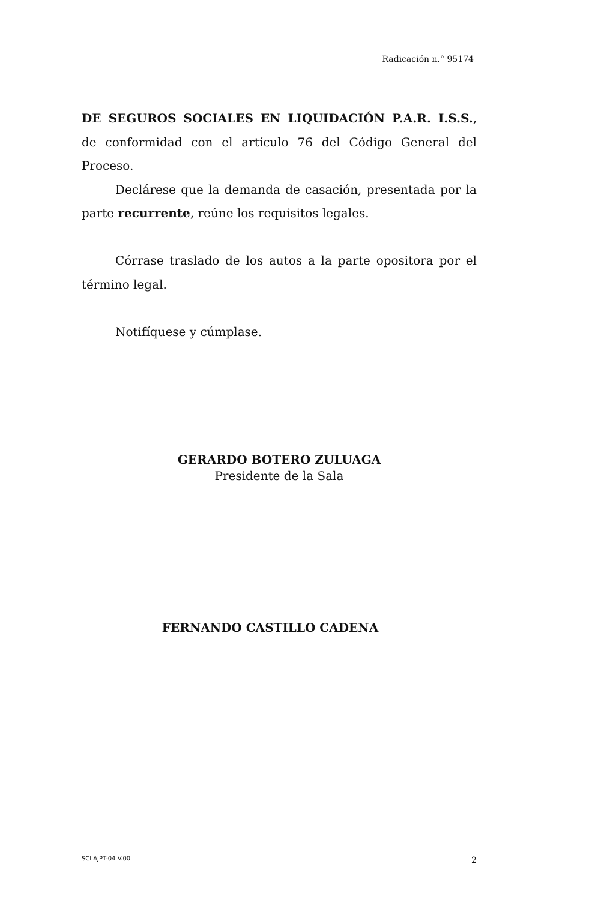Radicación n.° 95174
DE SEGUROS SOCIALES EN LIQUIDACIÓN P.A.R. I.S.S., de conformidad con el artículo 76 del Código General del Proceso.
Declárese que la demanda de casación, presentada por la parte recurrente, reúne los requisitos legales.
Córrase traslado de los autos a la parte opositora por el término legal.
Notifíquese y cúmplase.
GERARDO BOTERO ZULUAGA
Presidente de la Sala
FERNANDO CASTILLO CADENA
SCLAJPT-04 V.00 2